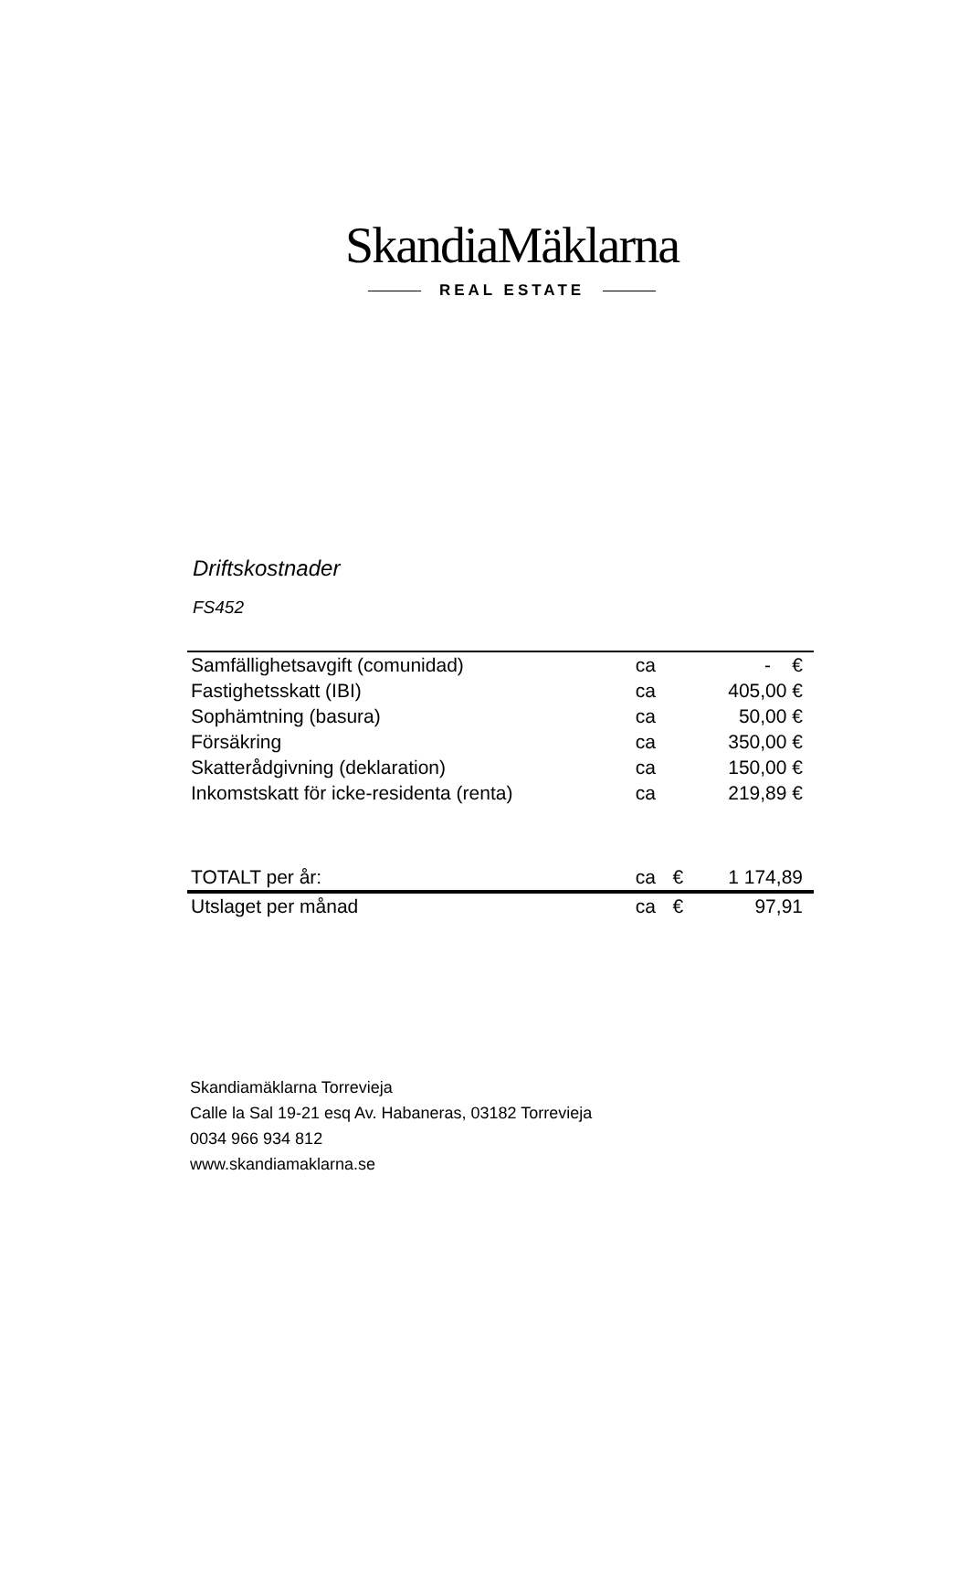SkandiaMäklarna
REAL ESTATE
Driftskostnader
FS452
| Samfällighetsavgift (comunidad) | ca | | - € |
| Fastighetsskatt (IBI) | ca | | 405,00 € |
| Sophämtning (basura) | ca | | 50,00 € |
| Försäkring | ca | | 350,00 € |
| Skatterådgivning (deklaration) | ca | | 150,00 € |
| Inkomstskatt för icke-residenta (renta) | ca | | 219,89 € |
| TOTALT per år: | ca | € | 1 174,89 |
| Utslaget per månad | ca | € | 97,91 |
Skandiamäklarna Torrevieja
Calle la Sal 19-21 esq Av. Habaneras, 03182 Torrevieja
0034 966 934 812
www.skandiamaklarna.se